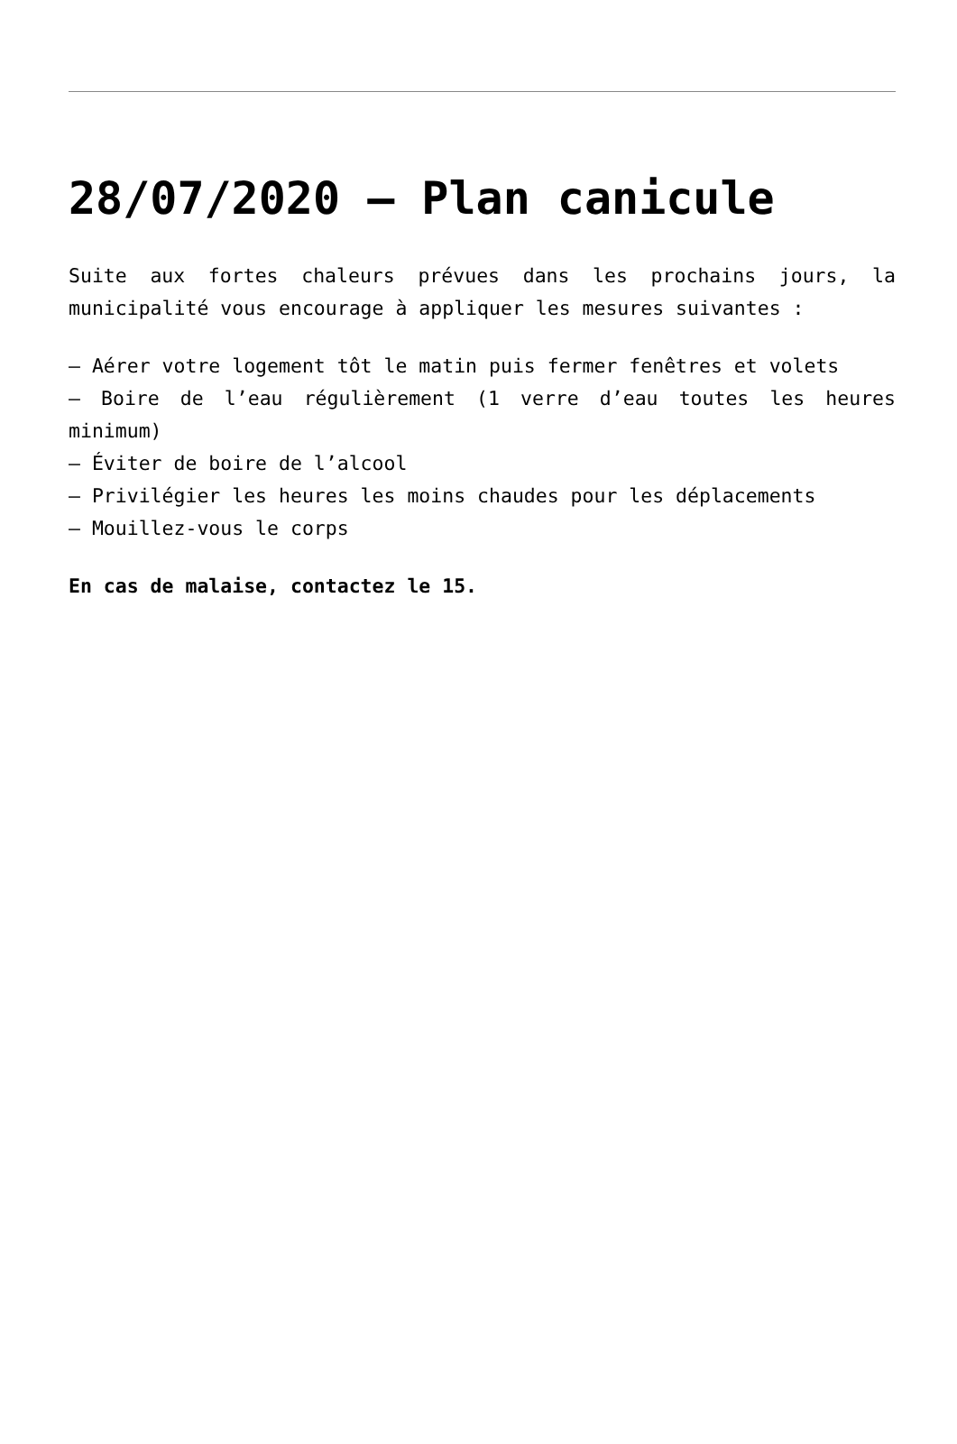28/07/2020 – Plan canicule
Suite aux fortes chaleurs prévues dans les prochains jours, la municipalité vous encourage à appliquer les mesures suivantes :
– Aérer votre logement tôt le matin puis fermer fenêtres et volets
– Boire de l’eau régulièrement (1 verre d’eau toutes les heures minimum)
– Éviter de boire de l’alcool
– Privilégier les heures les moins chaudes pour les déplacements
– Mouillez-vous le corps
En cas de malaise, contactez le 15.